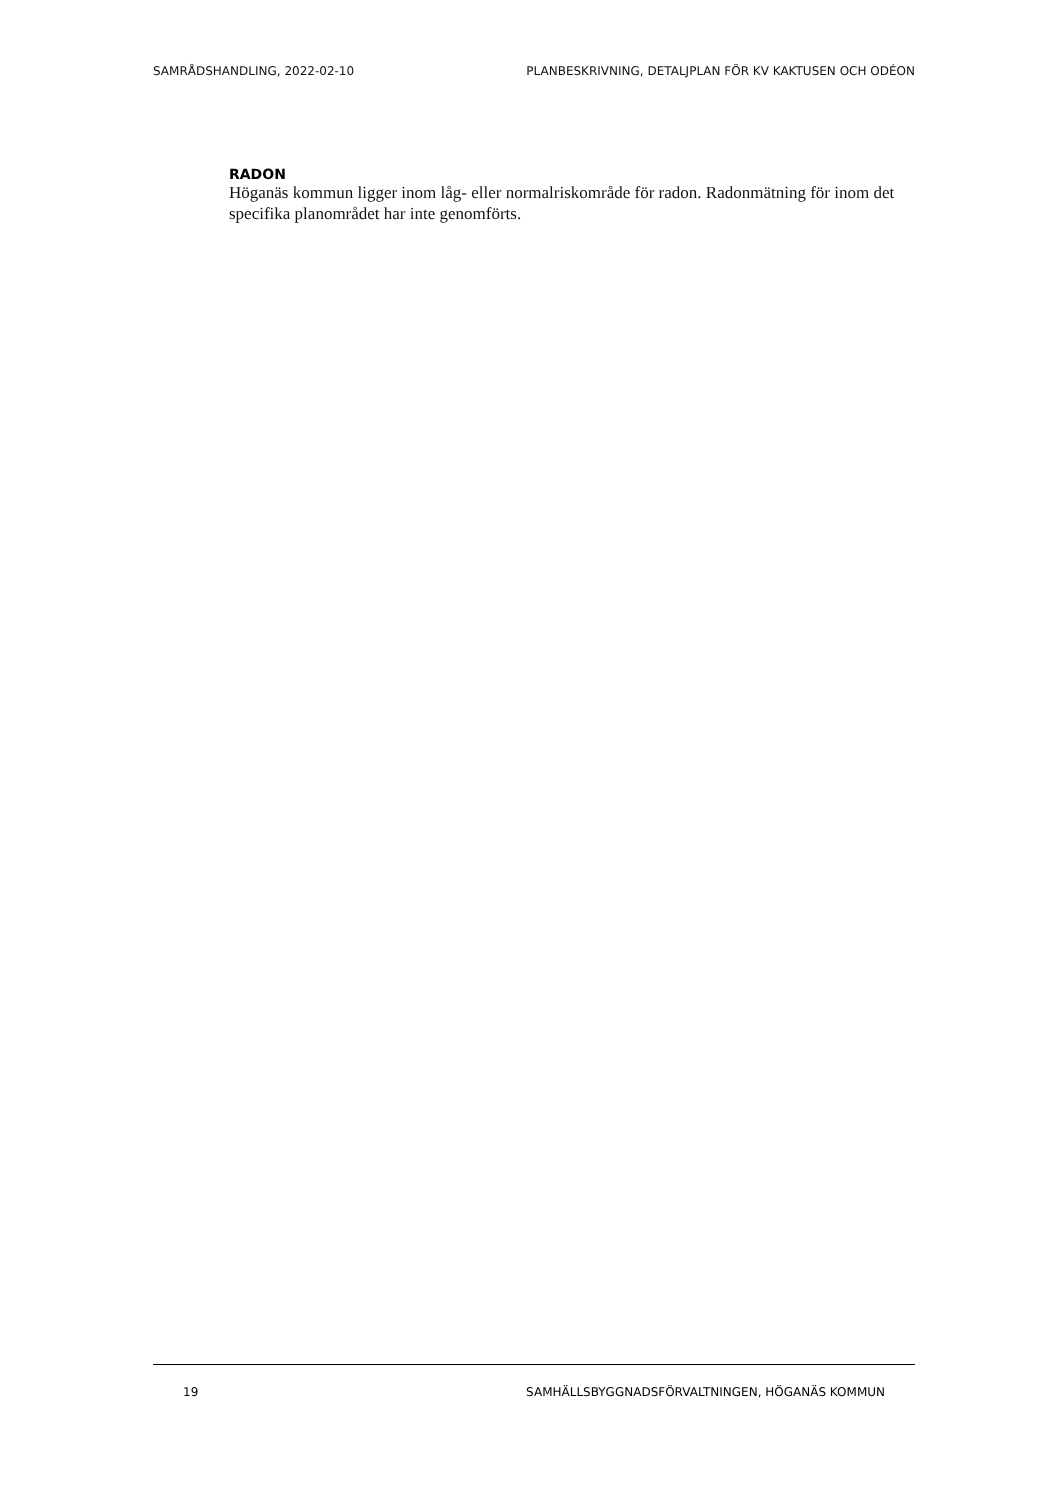SAMRÅDSHANDLING, 2022-02-10 PLANBESKRIVNING, DETALJPLAN FÖR KV KAKTUSEN OCH ODÉON
RADON
Höganäs kommun ligger inom låg- eller normalriskområde för radon. Radonmätning för inom det specifika planområdet har inte genomförts.
19 SAMHÄLLSBYGGNADSFÖRVALTNINGEN, HÖGANÄS KOMMUN